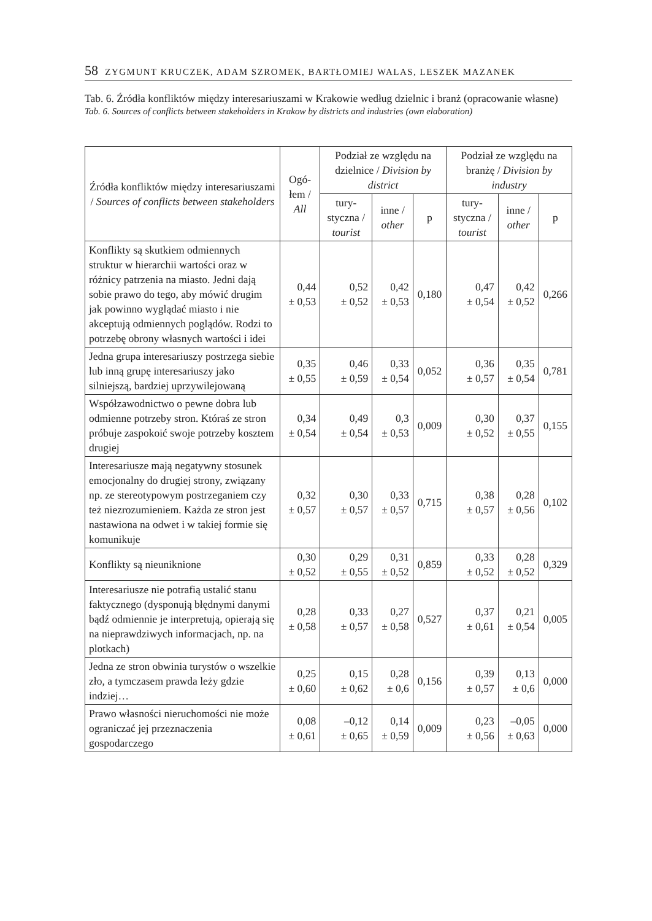58 ZYGMUNT KRUCZEK, ADAM SZROMEK, BARTŁOMIEJ WALAS, LESZEK MAZANEK
Tab. 6. Źródła konfliktów między interesariuszami w Krakowie według dzielnic i branż (opracowanie własne)
Tab. 6. Sources of conflicts between stakeholders in Krakow by districts and industries (own elaboration)
| Źródła konfliktów między interesariuszami / Sources of conflicts between stakeholders | Ogó-łem / All | Podział ze względu na dzielnice / Division by district | | | Podział ze względu na branżę / Division by industry | | |
| --- | --- | --- | --- | --- | --- | --- | --- |
| | | tury-styczna / tourist | inne / other | p | tury-styczna / tourist | inne / other | p |
| Konflikty są skutkiem odmiennych struktur w hierarchii wartości oraz w różnicy patrzenia na miasto. Jedni dają sobie prawo do tego, aby mówić drugim jak powinno wyglądać miasto i nie akceptują odmiennych poglądów. Rodzi to potrzebę obrony własnych wartości i idei | 0,44 ± 0,53 | 0,52 ± 0,52 | 0,42 ± 0,53 | 0,180 | 0,47 ± 0,54 | 0,42 ± 0,52 | 0,266 |
| Jedna grupa interesariuszy postrzega siebie lub inną grupę interesariuszy jako silniejszą, bardziej uprzywilejowaną | 0,35 ± 0,55 | 0,46 ± 0,59 | 0,33 ± 0,54 | 0,052 | 0,36 ± 0,57 | 0,35 ± 0,54 | 0,781 |
| Współzawodnictwo o pewne dobra lub odmienne potrzeby stron. Któraś ze stron próbuje zaspokoić swoje potrzeby kosztem drugiej | 0,34 ± 0,54 | 0,49 ± 0,54 | 0,3 ± 0,53 | 0,009 | 0,30 ± 0,52 | 0,37 ± 0,55 | 0,155 |
| Interesariusze mają negatywny stosunek emocjonalny do drugiej strony, związany np. ze stereotypowym postrzeganiem czy też niezrozumieniem. Każda ze stron jest nastawiona na odwet i w takiej formie się komunikuje | 0,32 ± 0,57 | 0,30 ± 0,57 | 0,33 ± 0,57 | 0,715 | 0,38 ± 0,57 | 0,28 ± 0,56 | 0,102 |
| Konflikty są nieuniknione | 0,30 ± 0,52 | 0,29 ± 0,55 | 0,31 ± 0,52 | 0,859 | 0,33 ± 0,52 | 0,28 ± 0,52 | 0,329 |
| Interesariusze nie potrafią ustalić stanu faktycznego (dysponują błędnymi danymi bądź odmiennie je interpretują, opierają się na nieprawdziwych informacjach, np. na plotkach) | 0,28 ± 0,58 | 0,33 ± 0,57 | 0,27 ± 0,58 | 0,527 | 0,37 ± 0,61 | 0,21 ± 0,54 | 0,005 |
| Jedna ze stron obwinia turystów o wszelkie zło, a tymczasem prawda leży gdzie indziej… | 0,25 ± 0,60 | 0,15 ± 0,62 | 0,28 ± 0,6 | 0,156 | 0,39 ± 0,57 | 0,13 ± 0,6 | 0,000 |
| Prawo własności nieruchomości nie może ograniczać jej przeznaczenia gospodarczego | 0,08 ± 0,61 | –0,12 ± 0,65 | 0,14 ± 0,59 | 0,009 | 0,23 ± 0,56 | –0,05 ± 0,63 | 0,000 |